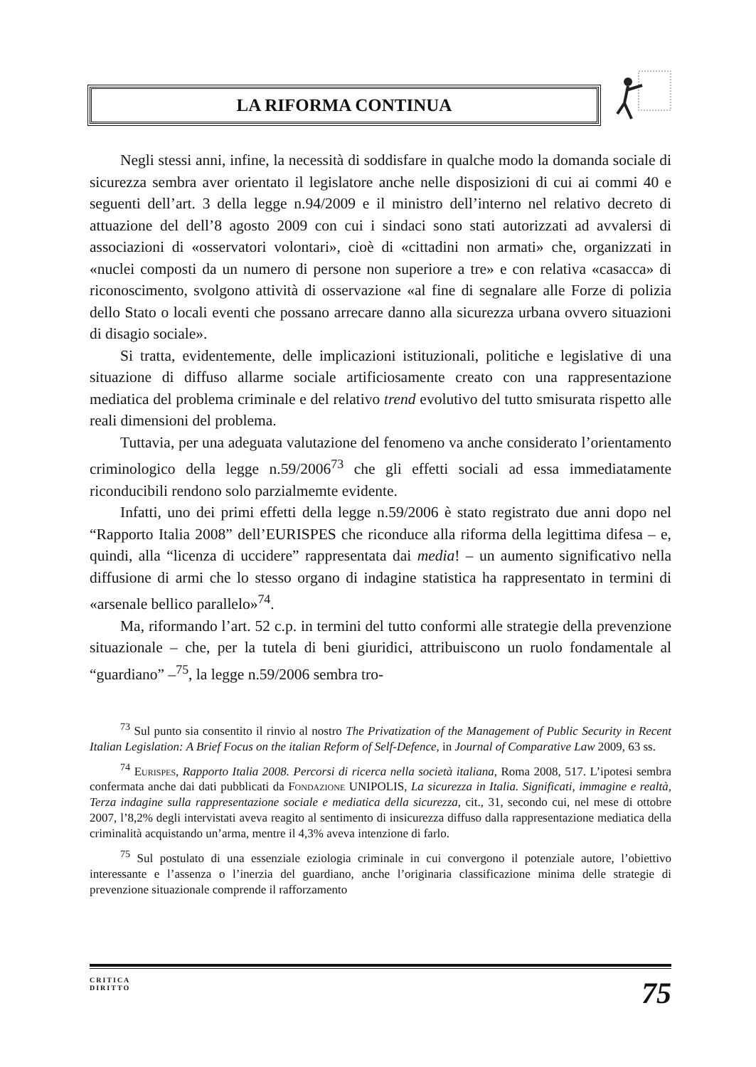LA RIFORMA CONTINUA
Negli stessi anni, infine, la necessità di soddisfare in qualche modo la domanda sociale di sicurezza sembra aver orientato il legislatore anche nelle disposizioni di cui ai commi 40 e seguenti dell’art. 3 della legge n.94/2009 e il ministro dell’interno nel relativo decreto di attuazione del dell’8 agosto 2009 con cui i sindaci sono stati autorizzati ad avvalersi di associazioni di «osservatori volontari», cioè di «cittadini non armati» che, organizzati in «nuclei composti da un numero di persone non superiore a tre» e con relativa «casacca» di riconoscimento, svolgono attività di osservazione «al fine di segnalare alle Forze di polizia dello Stato o locali eventi che possano arrecare danno alla sicurezza urbana ovvero situazioni di disagio sociale».
Si tratta, evidentemente, delle implicazioni istituzionali, politiche e legislative di una situazione di diffuso allarme sociale artificiosamente creato con una rappresentazione mediatica del problema criminale e del relativo trend evolutivo del tutto smisurata rispetto alle reali dimensioni del problema.
Tuttavia, per una adeguata valutazione del fenomeno va anche considerato l’orientamento criminologico della legge n.59/2006<sup>73</sup> che gli effetti sociali ad essa immediatamente riconducibili rendono solo parzialmemte evidente.
Infatti, uno dei primi effetti della legge n.59/2006 è stato registrato due anni dopo nel “Rapporto Italia 2008” dell’EURISPES che riconduce alla riforma della legittima difesa – e, quindi, alla “licenza di uccidere” rappresentata dai media! – un aumento significativo nella diffusione di armi che lo stesso organo di indagine statistica ha rappresentato in termini di «arsenale bellico parallelo»<sup>74</sup>.
Ma, riformando l’art. 52 c.p. in termini del tutto conformi alle strategie della prevenzione situazionale – che, per la tutela di beni giuridici, attribuiscono un ruolo fondamentale al “guardiano” –<sup>75</sup>, la legge n.59/2006 sembra tro-
<sup>73</sup> Sul punto sia consentito il rinvio al nostro The Privatization of the Management of Public Security in Recent Italian Legislation: A Brief Focus on the italian Reform of Self-Defence, in Journal of Comparative Law 2009, 63 ss.
<sup>74</sup> Eurispes, Rapporto Italia 2008. Percorsi di ricerca nella società italiana, Roma 2008, 517. L’ipotesi sembra confermata anche dai dati pubblicati da Fondazione UNIPOLIS, La sicurezza in Italia. Significati, immagine e realtà, Terza indagine sulla rappresentazione sociale e mediatica della sicurezza, cit., 31, secondo cui, nel mese di ottobre 2007, l’8,2% degli intervistati aveva reagito al sentimento di insicurezza diffuso dalla rappresentazione mediatica della criminalità acquistando un’arma, mentre il 4,3% aveva intenzione di farlo.
<sup>75</sup> Sul postulato di una essenziale eziologia criminale in cui convergono il potenziale autore, l’obiettivo interessante e l’assenza o l’inerzia del guardiano, anche l’originaria classificazione minima delle strategie di prevenzione situazionale comprende il rafforzamento
CRITICA
DIRITTO
75